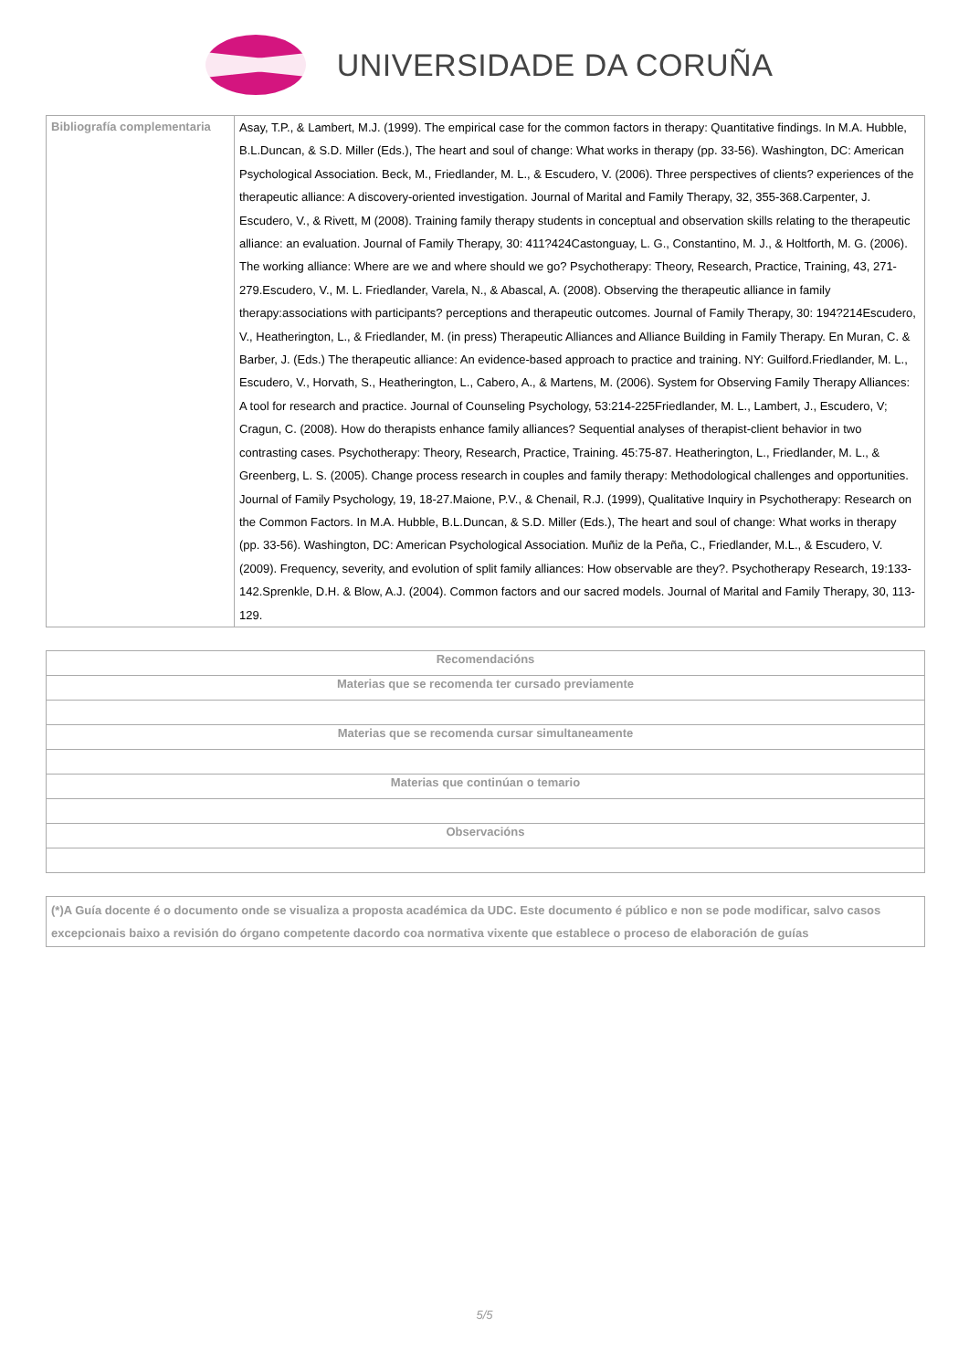UNIVERSIDADE DA CORUÑA
| Bibliografía complementaria | Asay, T.P., & Lambert, M.J. (1999). The empirical case for the common factors in therapy: Quantitative findings. In M.A. Hubble, B.L.Duncan, & S.D. Miller (Eds.), The heart and soul of change: What works in therapy (pp. 33-56). Washington, DC: American Psychological Association. Beck, M., Friedlander, M. L., & Escudero, V. (2006). Three perspectives of clients? experiences of the therapeutic alliance: A discovery-oriented investigation. Journal of Marital and Family Therapy, 32, 355-368.Carpenter, J. Escudero, V., & Rivett, M (2008). Training family therapy students in conceptual and observation skills relating to the therapeutic alliance: an evaluation. Journal of Family Therapy, 30: 411?424Castonguay, L. G., Constantino, M. J., & Holtforth, M. G. (2006). The working alliance: Where are we and where should we go? Psychotherapy: Theory, Research, Practice, Training, 43, 271-279.Escudero, V., M. L. Friedlander, Varela, N., & Abascal, A. (2008). Observing the therapeutic alliance in family therapy:associations with participants? perceptions and therapeutic outcomes. Journal of Family Therapy, 30: 194?214Escudero, V., Heatherington, L., & Friedlander, M. (in press) Therapeutic Alliances and Alliance Building in Family Therapy. En Muran, C. & Barber, J. (Eds.) The therapeutic alliance: An evidence-based approach to practice and training. NY: Guilford.Friedlander, M. L., Escudero, V., Horvath, S., Heatherington, L., Cabero, A., & Martens, M. (2006). System for Observing Family Therapy Alliances: A tool for research and practice. Journal of Counseling Psychology, 53:214-225Friedlander, M. L., Lambert, J., Escudero, V; Cragun, C. (2008). How do therapists enhance family alliances? Sequential analyses of therapist-client behavior in two contrasting cases. Psychotherapy: Theory, Research, Practice, Training. 45:75-87. Heatherington, L., Friedlander, M. L., & Greenberg, L. S. (2005). Change process research in couples and family therapy: Methodological challenges and opportunities. Journal of Family Psychology, 19, 18-27.Maione, P.V., & Chenail, R.J. (1999), Qualitative Inquiry in Psychotherapy: Research on the Common Factors. In M.A. Hubble, B.L.Duncan, & S.D. Miller (Eds.), The heart and soul of change: What works in therapy (pp. 33-56). Washington, DC: American Psychological Association. Muñiz de la Peña, C., Friedlander, M.L., & Escudero, V. (2009). Frequency, severity, and evolution of split family alliances: How observable are they?. Psychotherapy Research, 19:133-142.Sprenkle, D.H. & Blow, A.J. (2004). Common factors and our sacred models. Journal of Marital and Family Therapy, 30, 113-129. |
| Recomendacións |
| --- |
| Materias que se recomenda ter cursado previamente |
| Materias que se recomenda cursar simultaneamente |
| Materias que continúan o temario |
| Observacións |
| (*)A Guía docente é o documento onde se visualiza a proposta académica da UDC. Este documento é público e non se pode modificar, salvo casos excepcionais baixo a revisión do órgano competente dacordo coa normativa vixente que establece o proceso de elaboración de guías |
5/5